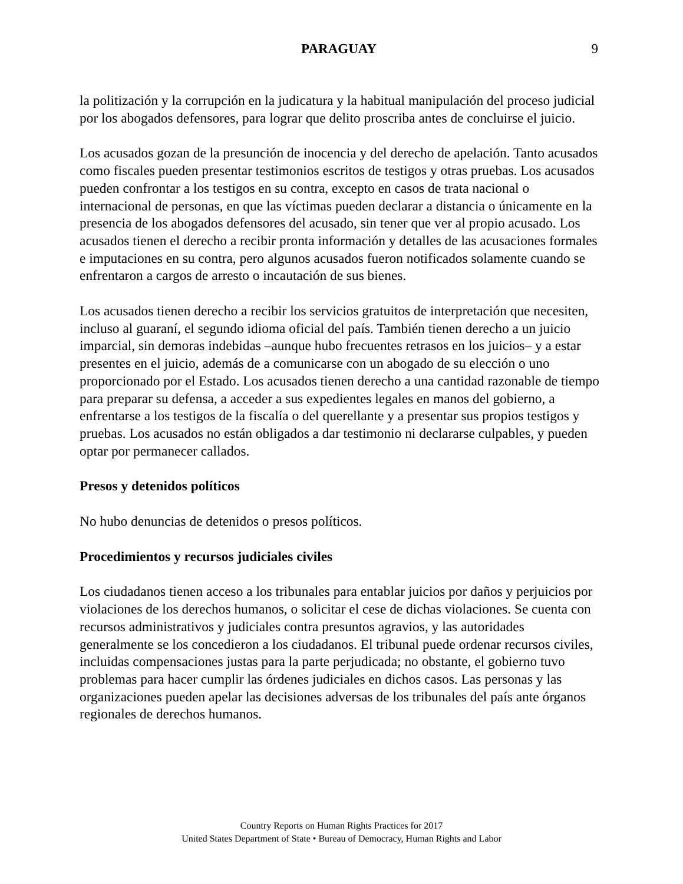PARAGUAY
9
la politización y la corrupción en la judicatura y la habitual manipulación del proceso judicial por los abogados defensores, para lograr que delito proscriba antes de concluirse el juicio.
Los acusados gozan de la presunción de inocencia y del derecho de apelación. Tanto acusados como fiscales pueden presentar testimonios escritos de testigos y otras pruebas. Los acusados pueden confrontar a los testigos en su contra, excepto en casos de trata nacional o internacional de personas, en que las víctimas pueden declarar a distancia o únicamente en la presencia de los abogados defensores del acusado, sin tener que ver al propio acusado. Los acusados tienen el derecho a recibir pronta información y detalles de las acusaciones formales e imputaciones en su contra, pero algunos acusados fueron notificados solamente cuando se enfrentaron a cargos de arresto o incautación de sus bienes.
Los acusados tienen derecho a recibir los servicios gratuitos de interpretación que necesiten, incluso al guaraní, el segundo idioma oficial del país. También tienen derecho a un juicio imparcial, sin demoras indebidas –aunque hubo frecuentes retrasos en los juicios– y a estar presentes en el juicio, además de a comunicarse con un abogado de su elección o uno proporcionado por el Estado. Los acusados tienen derecho a una cantidad razonable de tiempo para preparar su defensa, a acceder a sus expedientes legales en manos del gobierno, a enfrentarse a los testigos de la fiscalía o del querellante y a presentar sus propios testigos y pruebas. Los acusados no están obligados a dar testimonio ni declararse culpables, y pueden optar por permanecer callados.
Presos y detenidos políticos
No hubo denuncias de detenidos o presos políticos.
Procedimientos y recursos judiciales civiles
Los ciudadanos tienen acceso a los tribunales para entablar juicios por daños y perjuicios por violaciones de los derechos humanos, o solicitar el cese de dichas violaciones. Se cuenta con recursos administrativos y judiciales contra presuntos agravios, y las autoridades generalmente se los concedieron a los ciudadanos. El tribunal puede ordenar recursos civiles, incluidas compensaciones justas para la parte perjudicada; no obstante, el gobierno tuvo problemas para hacer cumplir las órdenes judiciales en dichos casos. Las personas y las organizaciones pueden apelar las decisiones adversas de los tribunales del país ante órganos regionales de derechos humanos.
Country Reports on Human Rights Practices for 2017
United States Department of State • Bureau of Democracy, Human Rights and Labor